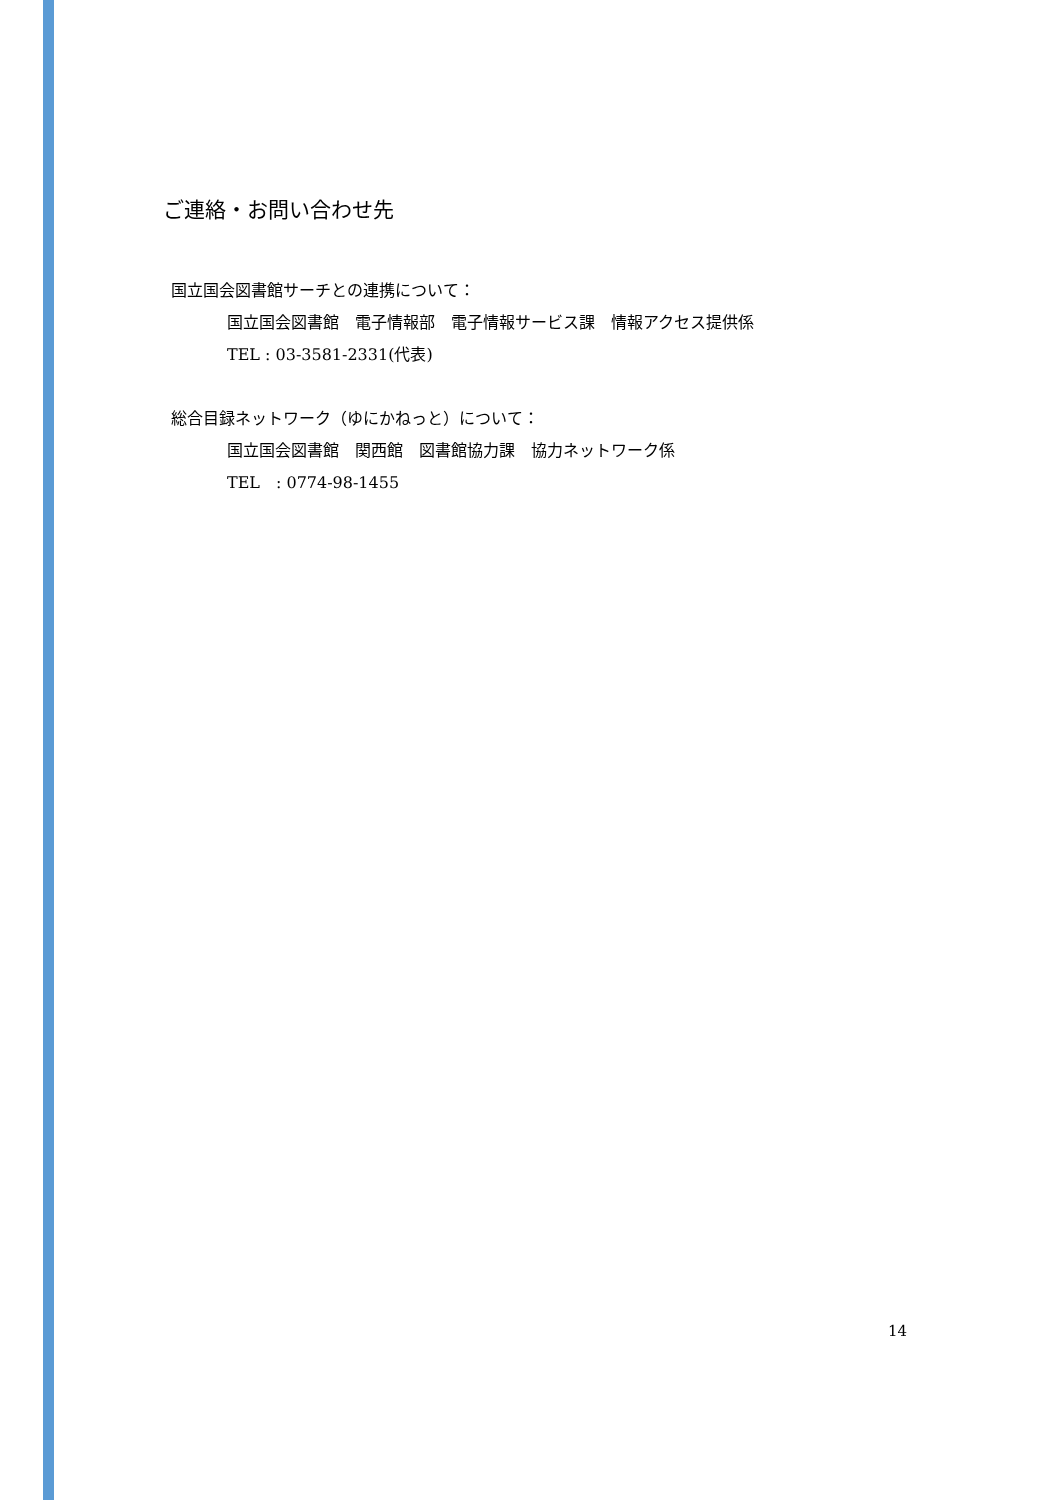ご連絡・お問い合わせ先
国立国会図書館サーチとの連携について：
国立国会図書館　電子情報部　電子情報サービス課　情報アクセス提供係
TEL : 03-3581-2331(代表)
総合目録ネットワーク（ゆにかねっと）について：
国立国会図書館　関西館　図書館協力課　協力ネットワーク係
TEL　: 0774-98-1455
14